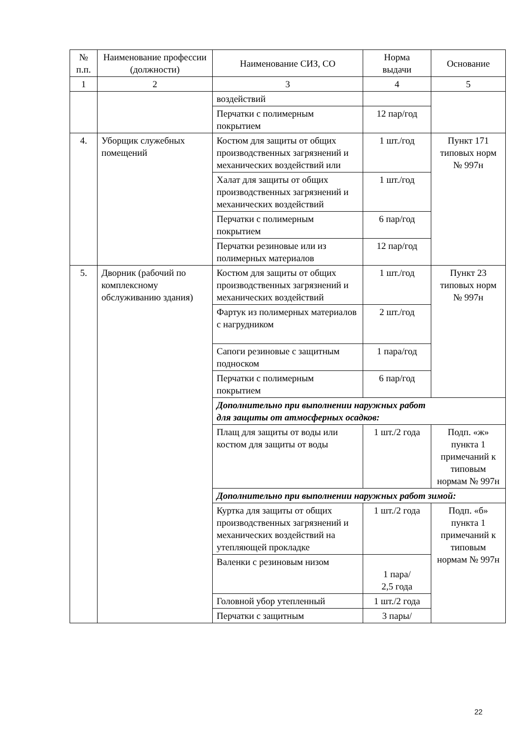| № п.п. | Наименование профессии (должности) | Наименование СИЗ, СО | Норма выдачи | Основание |
| --- | --- | --- | --- | --- |
| 1 | 2 | 3 | 4 | 5 |
| | | воздействий | | |
| | | Перчатки с полимерным покрытием | 12 пар/год | |
| 4. | Уборщик служебных помещений | Костюм для защиты от общих производственных загрязнений и механических воздействий или | 1 шт./год | Пункт 171 типовых норм № 997н |
| | | Халат для защиты от общих производственных загрязнений и механических воздействий | 1 шт./год | |
| | | Перчатки с полимерным покрытием | 6 пар/год | |
| | | Перчатки резиновые или из полимерных материалов | 12 пар/год | |
| 5. | Дворник (рабочий по комплексному обслуживанию здания) | Костюм для защиты от общих производственных загрязнений и механических воздействий | 1 шт./год | Пункт 23 типовых норм № 997н |
| | | Фартук из полимерных материалов с нагрудником | 2 шт./год | |
| | | Сапоги резиновые с защитным подноском | 1 пара/год | |
| | | Перчатки с полимерным покрытием | 6 пар/год | |
| | | Дополнительно при выполнении наружных работ для защиты от атмосферных осадков: | | |
| | | Плащ для защиты от воды или костюм для защиты от воды | 1 шт./2 года | Подп. «ж» пункта 1 примечаний к типовым нормам № 997н |
| | | Дополнительно при выполнении наружных работ зимой: | | |
| | | Куртка для защиты от общих производственных загрязнений и механических воздействий на утепляющей прокладке | 1 шт./2 года | Подп. «б» пункта 1 примечаний к типовым нормам № 997н |
| | | Валенки с резиновым низом | 1 пара/ 2,5 года | |
| | | Головной убор утепленный | 1 шт./2 года | |
| | | Перчатки с защитным | 3 пары/ | |
22